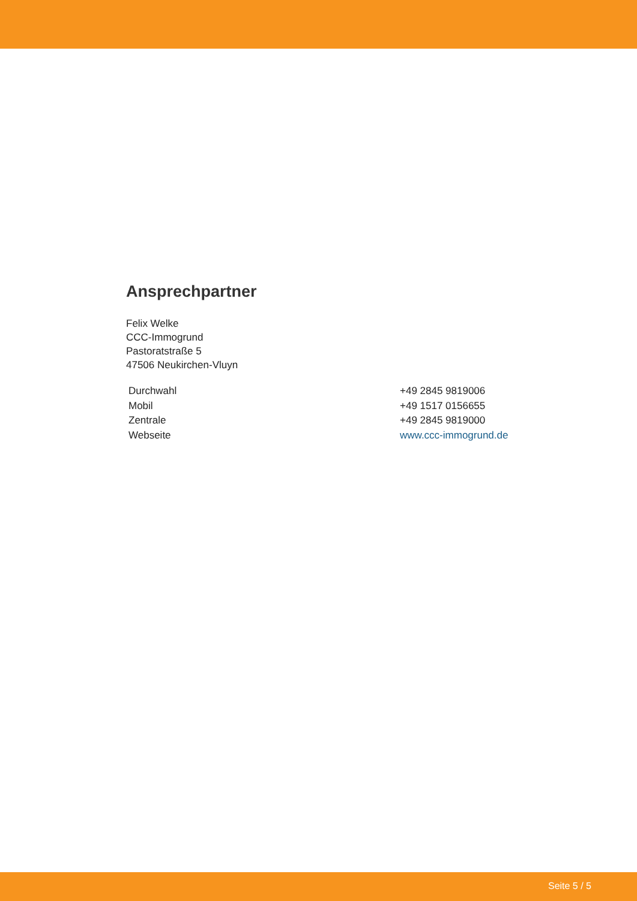Ansprechpartner
Felix Welke
CCC-Immogrund
Pastoratstraße 5
47506 Neukirchen-Vluyn
| Durchwahl | +49 2845 9819006 |
| Mobil | +49 1517 0156655 |
| Zentrale | +49 2845 9819000 |
| Webseite | www.ccc-immogrund.de |
Seite 5 / 5